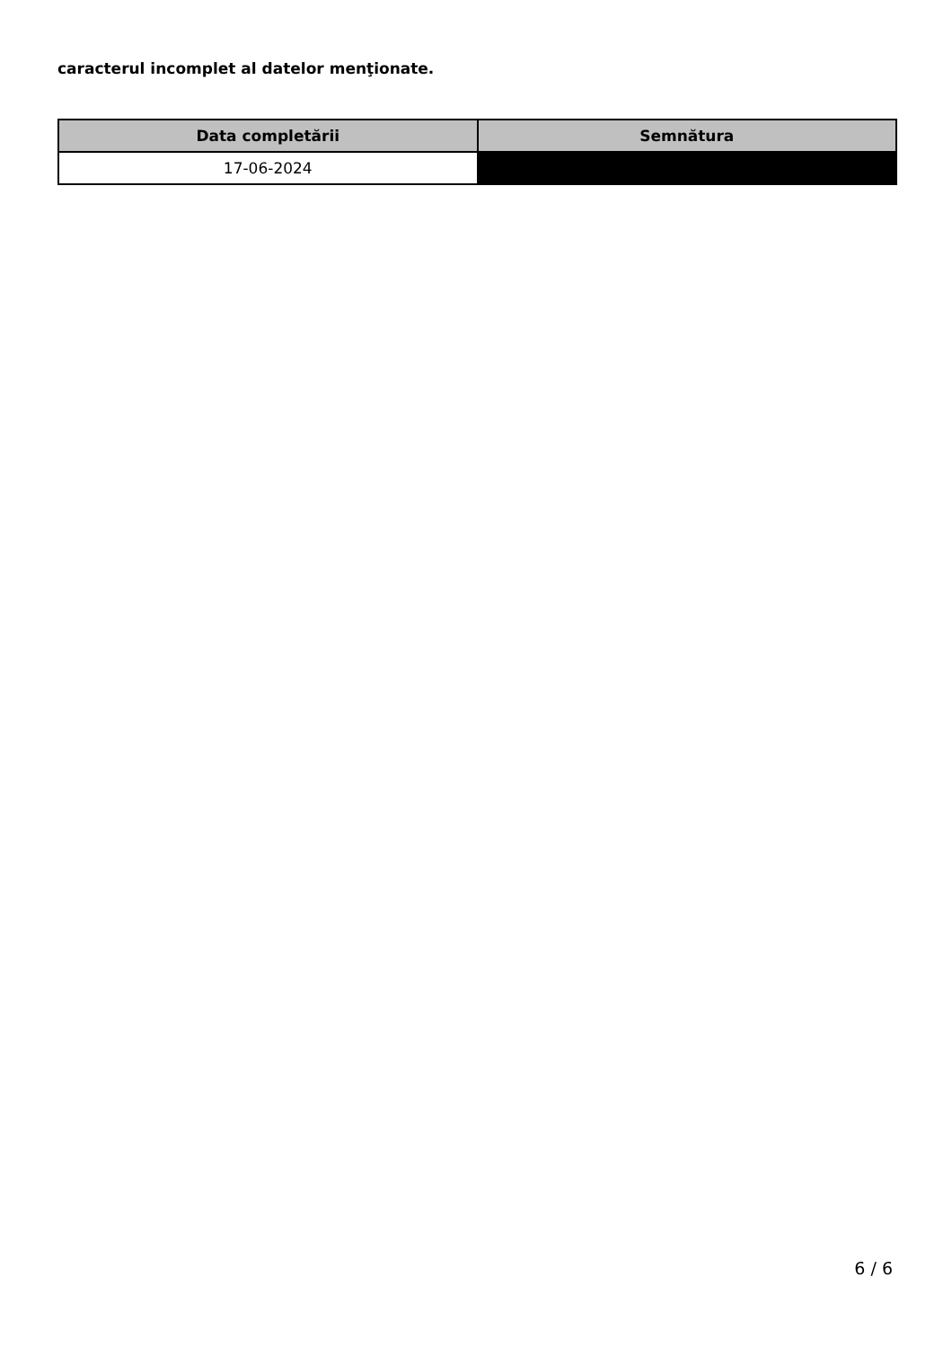caracterul incomplet al datelor menţionate.
| Data completării | Semnătura |
| --- | --- |
| 17-06-2024 | |
6 / 6